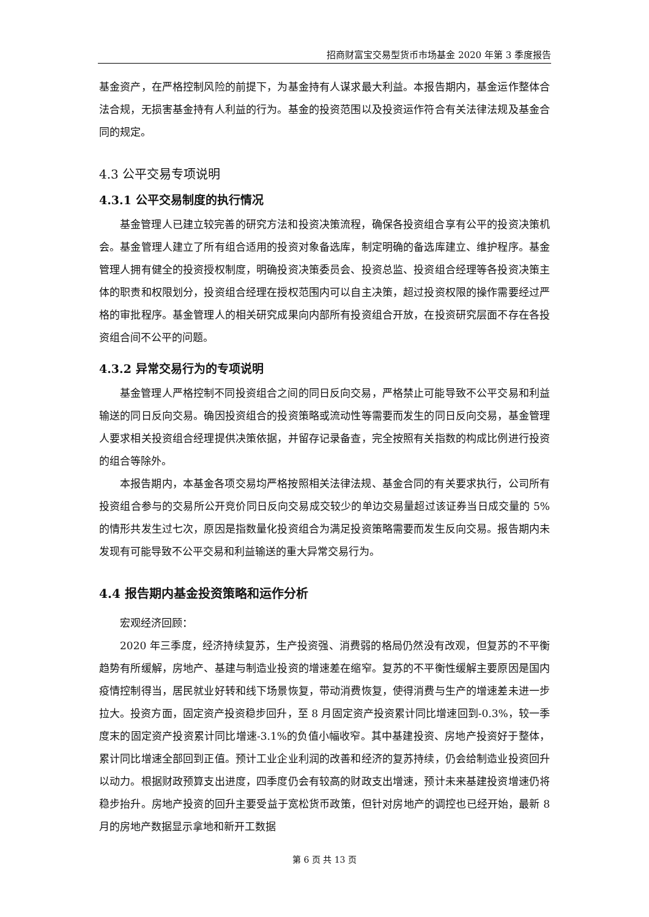招商财富宝交易型货币市场基金 2020 年第 3 季度报告
基金资产，在严格控制风险的前提下，为基金持有人谋求最大利益。本报告期内，基金运作整体合法合规，无损害基金持有人利益的行为。基金的投资范围以及投资运作符合有关法律法规及基金合同的规定。
4.3 公平交易专项说明
4.3.1 公平交易制度的执行情况
基金管理人已建立较完善的研究方法和投资决策流程，确保各投资组合享有公平的投资决策机会。基金管理人建立了所有组合适用的投资对象备选库，制定明确的备选库建立、维护程序。基金管理人拥有健全的投资授权制度，明确投资决策委员会、投资总监、投资组合经理等各投资决策主体的职责和权限划分，投资组合经理在授权范围内可以自主决策，超过投资权限的操作需要经过严格的审批程序。基金管理人的相关研究成果向内部所有投资组合开放，在投资研究层面不存在各投资组合间不公平的问题。
4.3.2 异常交易行为的专项说明
基金管理人严格控制不同投资组合之间的同日反向交易，严格禁止可能导致不公平交易和利益输送的同日反向交易。确因投资组合的投资策略或流动性等需要而发生的同日反向交易，基金管理人要求相关投资组合经理提供决策依据，并留存记录备查，完全按照有关指数的构成比例进行投资的组合等除外。
本报告期内，本基金各项交易均严格按照相关法律法规、基金合同的有关要求执行，公司所有投资组合参与的交易所公开竞价同日反向交易成交较少的单边交易量超过该证券当日成交量的 5%的情形共发生过七次，原因是指数量化投资组合为满足投资策略需要而发生反向交易。报告期内未发现有可能导致不公平交易和利益输送的重大异常交易行为。
4.4 报告期内基金投资策略和运作分析
宏观经济回顾：
2020 年三季度，经济持续复苏，生产投资强、消费弱的格局仍然没有改观，但复苏的不平衡趋势有所缓解，房地产、基建与制造业投资的增速差在缩窄。复苏的不平衡性缓解主要原因是国内疫情控制得当，居民就业好转和线下场景恢复，带动消费恢复，使得消费与生产的增速差未进一步拉大。投资方面，固定资产投资稳步回升，至 8 月固定资产投资累计同比增速回到-0.3%，较一季度末的固定资产投资累计同比增速-3.1%的负值小幅收窄。其中基建投资、房地产投资好于整体，累计同比增速全部回到正值。预计工业企业利润的改善和经济的复苏持续，仍会给制造业投资回升以动力。根据财政预算支出进度，四季度仍会有较高的财政支出增速，预计未来基建投资增速仍将稳步抬升。房地产投资的回升主要受益于宽松货币政策，但针对房地产的调控也已经开始，最新 8 月的房地产数据显示拿地和新开工数据
第 6 页 共 13 页